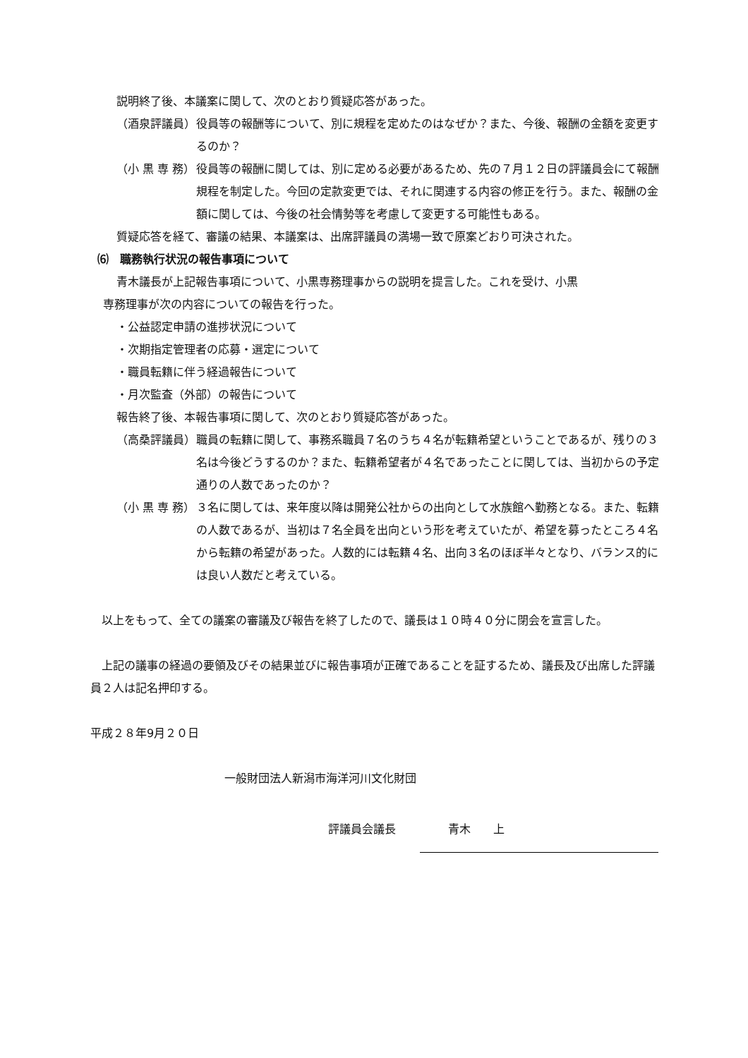説明終了後、本議案に関して、次のとおり質疑応答があった。
（酒泉評議員） 役員等の報酬等について、別に規程を定めたのはなぜか？また、今後、報酬の金額を変更するのか？
（小 黒 専 務） 役員等の報酬に関しては、別に定める必要があるため、先の７月１２日の評議員会にて報酬規程を制定した。今回の定款変更では、それに関連する内容の修正を行う。また、報酬の金額に関しては、今後の社会情勢等を考慮して変更する可能性もある。
質疑応答を経て、審議の結果、本議案は、出席評議員の満場一致で原案どおり可決された。
⑹　職務執行状況の報告事項について
青木議長が上記報告事項について、小黒専務理事からの説明を提言した。これを受け、小黒
専務理事が次の内容についての報告を行った。
・公益認定申請の進捗状況について
・次期指定管理者の応募・選定について
・職員転籍に伴う経過報告について
・月次監査（外部）の報告について
報告終了後、本報告事項に関して、次のとおり質疑応答があった。
（高桑評議員） 職員の転籍に関して、事務系職員７名のうち４名が転籍希望ということであるが、残りの３名は今後どうするのか？また、転籍希望者が４名であったことに関しては、当初からの予定通りの人数であったのか？
（小 黒 専 務） ３名に関しては、来年度以降は開発公社からの出向として水族館へ勤務となる。また、転籍の人数であるが、当初は７名全員を出向という形を考えていたが、希望を募ったところ４名から転籍の希望があった。人数的には転籍４名、出向３名のほぼ半々となり、バランス的には良い人数だと考えている。
　以上をもって、全ての議案の審議及び報告を終了したので、議長は１０時４０分に閉会を宣言した。
　上記の議事の経過の要領及びその結果並びに報告事項が正確であることを証するため、議長及び出席した評議員２人は記名押印する。
平成２８年9月２０日
一般財団法人新潟市海洋河川文化財団
評議員会議長 青木　　上